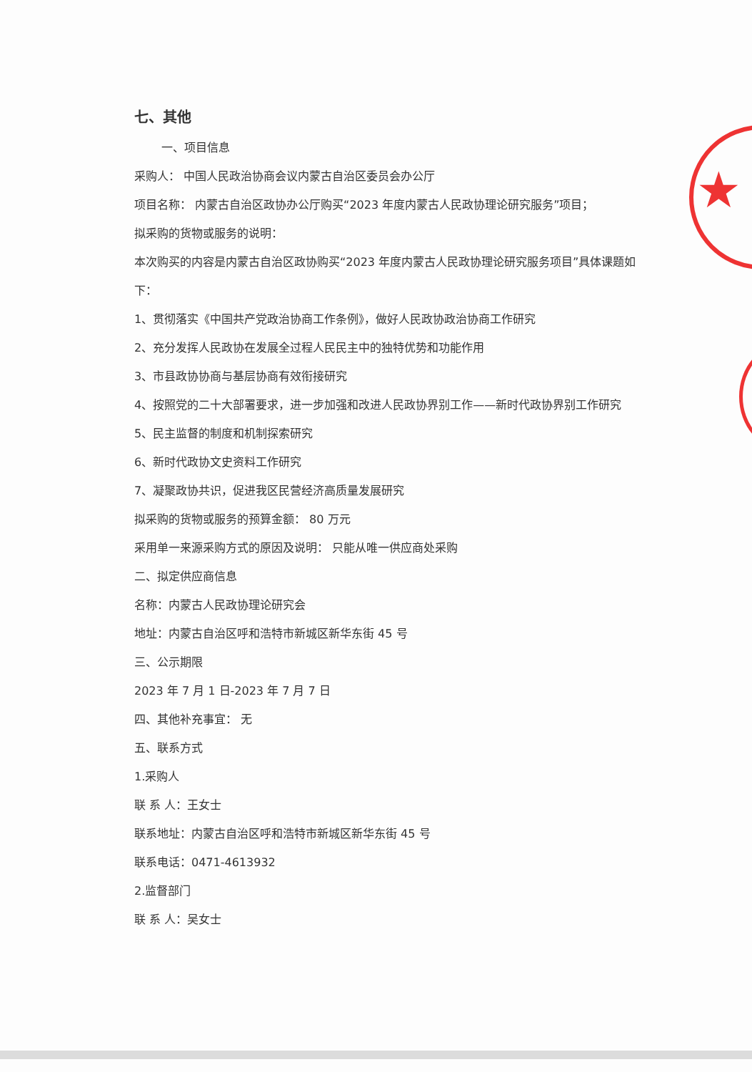★
七、其他
一、项目信息
采购人： 中国人民政治协商会议内蒙古自治区委员会办公厅
项目名称： 内蒙古自治区政协办公厅购买“2023 年度内蒙古人民政协理论研究服务”项目；
拟采购的货物或服务的说明：
本次购买的内容是内蒙古自治区政协购买“2023 年度内蒙古人民政协理论研究服务项目”具体课题如下：
1、贯彻落实《中国共产党政治协商工作条例》，做好人民政协政治协商工作研究
2、充分发挥人民政协在发展全过程人民民主中的独特优势和功能作用
3、市县政协协商与基层协商有效衔接研究
4、按照党的二十大部署要求，进一步加强和改进人民政协界别工作——新时代政协界别工作研究
5、民主监督的制度和机制探索研究
6、新时代政协文史资料工作研究
7、凝聚政协共识，促进我区民营经济高质量发展研究
拟采购的货物或服务的预算金额： 80 万元
采用单一来源采购方式的原因及说明： 只能从唯一供应商处采购
二、拟定供应商信息
名称：内蒙古人民政协理论研究会
地址：内蒙古自治区呼和浩特市新城区新华东街 45 号
三、公示期限
2023 年 7 月 1 日-2023 年 7 月 7 日
四、其他补充事宜： 无
五、联系方式
1.采购人
联 系 人：王女士
联系地址：内蒙古自治区呼和浩特市新城区新华东街 45 号
联系电话：0471-4613932
2.监督部门
联 系 人：吴女士